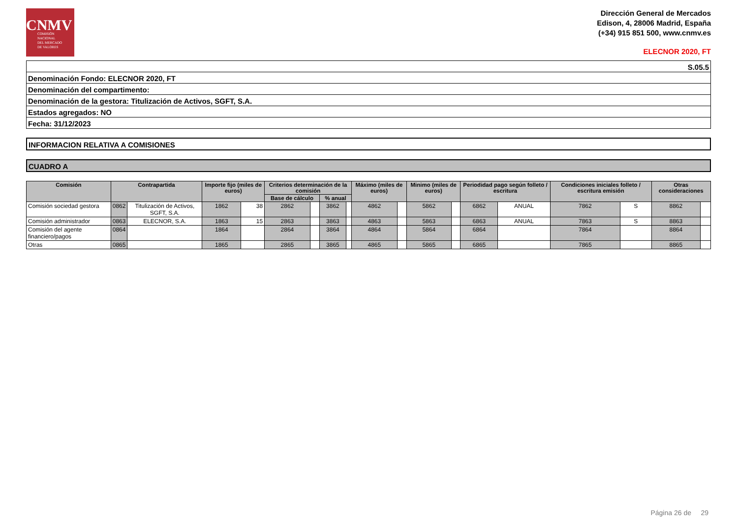CNMV
COMISIÓN
NACIONAL
DEL MERCADO
DE VALORES
Dirección General de Mercados
Edison, 4, 28006 Madrid, España
(+34) 915 851 500, www.cnmv.es
ELECNOR 2020, FT
S.05.5
Denominación Fondo: ELECNOR 2020, FT
Denominación del compartimento:
Denominación de la gestora: Titulización de Activos, SGFT, S.A.
Estados agregados: NO
Fecha: 31/12/2023
INFORMACION RELATIVA A COMISIONES
CUADRO A
| Comisión | Contrapartida | | Importe fijo (miles de euros) | | Criterios determinación de la comisión | | | | Máximo (miles de euros) | | Minimo (miles de euros) | | Periodidad pago según folleto / escritura | | Condiciones iniciales folleto / escritura emisión | | Otras consideraciones | |
| --- | --- | --- | --- | --- | --- | --- | --- | --- | --- | --- | --- | --- | --- | --- | --- | --- | --- | --- |
| | | | | | Base de cálculo | | % anual | | | | | | | | | | | |
| Comisión sociedad gestora | 0862 | Titulización de Activos, SGFT, S.A. | 1862 | 38 | 2862 | | 3862 | | 4862 | | 5862 | | 6862 | ANUAL | 7862 | S | 8862 | |
| Comisión administrador | 0863 | ELECNOR, S.A. | 1863 | 15 | 2863 | | 3863 | | 4863 | | 5863 | | 6863 | ANUAL | 7863 | S | 8863 | |
| Comisión del agente financiero/pagos | 0864 | | 1864 | | 2864 | | 3864 | | 4864 | | 5864 | | 6864 | | 7864 | | 8864 | |
| Otras | 0865 | | 1865 | | 2865 | | 3865 | | 4865 | | 5865 | | 6865 | | 7865 | | 8865 | |
Página 26 de 29